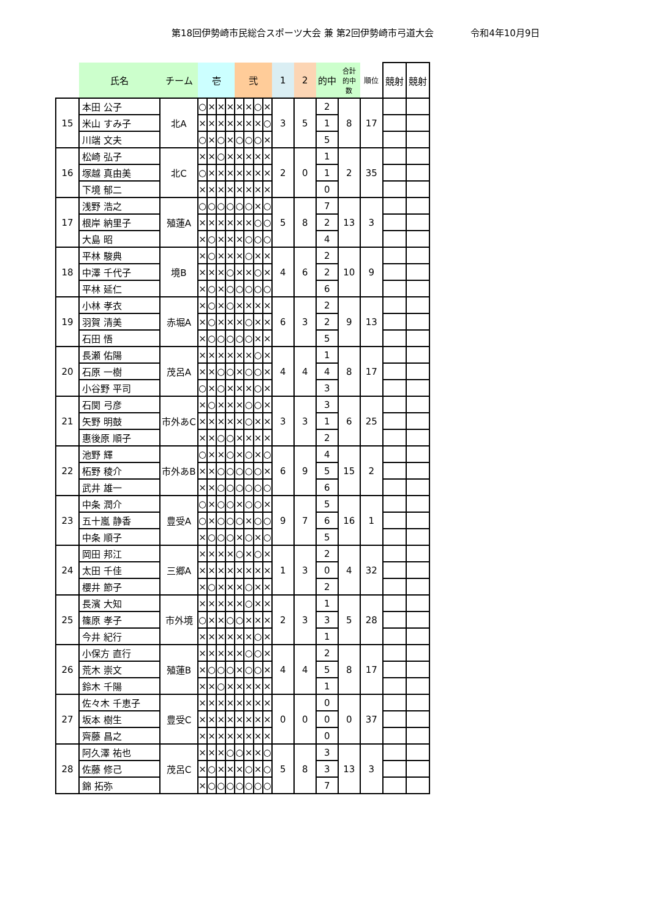第18回伊勢崎市民総合スポーツ大会 兼 第2回伊勢崎市弓道大会 令和4年10月9日
| | 氏名 | チーム | 壱 | | | | 弐 | | | | 1 | 2 | 的中 | 合計 的中 数 | 順位 | 競射 | 競射 |
| --- | --- | --- | --- | --- | --- | --- | --- | --- | --- | --- | --- | --- | --- | --- | --- | --- | --- |
| 15 | 本田 公子 | 北A | ○ | × | × | × | × | × | ○ | × | 3 | 5 | 2 | 8 | 17 | | |
| | 米山 すみ子 | | × | × | × | × | × | × | × | ○ | | | 1 | | | | |
| | 川端 文夫 | | ○ | × | ○ | × | ○ | ○ | ○ | × | | | 5 | | | | |
| 16 | 松崎 弘子 | 北C | × | × | ○ | × | × | × | × | × | 2 | 0 | 1 | 2 | 35 | | |
| | 塚越 真由美 | | ○ | × | × | × | × | × | × | × | | | 1 | | | | |
| | 下境 郁二 | | × | × | × | × | × | × | × | × | | | 0 | | | | |
| 17 | 浅野 浩之 | 殖蓮A | ○ | ○ | ○ | ○ | ○ | ○ | × | ○ | 5 | 8 | 7 | 13 | 3 | | |
| | 根岸 納里子 | | × | × | × | × | × | × | ○ | ○ | | | 2 | | | | |
| | 大島 昭 | | × | ○ | × | × | × | ○ | ○ | ○ | | | 4 | | | | |
| 18 | 平林 駿典 | 境B | × | ○ | × | × | × | ○ | × | × | 4 | 6 | 2 | 10 | 9 | | |
| | 中澤 千代子 | | × | × | × | ○ | × | × | ○ | × | | | 2 | | | | |
| | 平林 延仁 | | × | ○ | × | ○ | ○ | ○ | ○ | ○ | | | 6 | | | | |
| 19 | 小林 孝衣 | 赤堀A | × | ○ | × | ○ | × | × | × | × | 6 | 3 | 2 | 9 | 13 | | |
| | 羽賀 清美 | | × | ○ | × | × | × | ○ | × | × | | | 2 | | | | |
| | 石田 悟 | | × | ○ | ○ | ○ | ○ | ○ | × | × | | | 5 | | | | |
| 20 | 長瀬 佑陽 | 茂呂A | × | × | × | × | × | × | ○ | × | 4 | 4 | 1 | 8 | 17 | | |
| | 石原 一樹 | | × | × | ○ | ○ | × | ○ | ○ | × | | | 4 | | | | |
| | 小谷野 平司 | | ○ | × | ○ | × | × | × | ○ | × | | | 3 | | | | |
| 21 | 石関 弓彦 | 市外あC | × | ○ | × | × | × | ○ | ○ | × | 3 | 3 | 3 | 6 | 25 | | |
| | 矢野 明鼓 | | × | × | × | × | × | ○ | × | × | | | 1 | | | | |
| | 惠後原 順子 | | × | × | ○ | ○ | × | × | × | × | | | 2 | | | | |
| 22 | 池野 輝 | 市外あB | ○ | × | × | ○ | × | ○ | × | ○ | 6 | 9 | 4 | 15 | 2 | | |
| | 柘野 稜介 | | × | × | ○ | ○ | ○ | ○ | ○ | × | | | 5 | | | | |
| | 武井 雄一 | | × | × | ○ | ○ | ○ | ○ | ○ | ○ | | | 6 | | | | |
| 23 | 中条 潤介 | 豊受A | ○ | × | ○ | ○ | × | ○ | ○ | × | 9 | 7 | 5 | 16 | 1 | | |
| | 五十嵐 静香 | | ○ | × | ○ | ○ | ○ | × | ○ | ○ | | | 6 | | | | |
| | 中条 順子 | | × | ○ | ○ | ○ | × | ○ | × | ○ | | | 5 | | | | |
| 24 | 岡田 邦江 | 三郷A | × | × | × | × | ○ | × | ○ | × | 1 | 3 | 2 | 4 | 32 | | |
| | 太田 千佳 | | × | × | × | × | × | × | × | × | | | 0 | | | | |
| | 櫻井 節子 | | × | ○ | × | × | × | ○ | × | × | | | 2 | | | | |
| 25 | 長濱 大知 | 市外境 | × | × | × | × | × | ○ | × | × | 2 | 3 | 1 | 5 | 28 | | |
| | 篠原 孝子 | | ○ | × | × | ○ | ○ | × | × | × | | | 3 | | | | |
| | 今井 紀行 | | × | × | × | × | × | × | ○ | × | | | 1 | | | | |
| 26 | 小保方 直行 | 殖蓮B | × | × | × | × | × | ○ | ○ | × | 4 | 4 | 2 | 8 | 17 | | |
| | 荒木 崇文 | | × | ○ | ○ | ○ | × | ○ | ○ | × | | | 5 | | | | |
| | 鈴木 千陽 | | × | × | ○ | × | × | × | × | × | | | 1 | | | | |
| 27 | 佐々木 千恵子 | 豊受C | × | × | × | × | × | × | × | × | 0 | 0 | 0 | 0 | 37 | | |
| | 坂本 樹生 | | × | × | × | × | × | × | × | × | | | 0 | | | | |
| | 齊藤 昌之 | | × | × | × | × | × | × | × | × | | | 0 | | | | |
| 28 | 阿久澤 祐也 | 茂呂C | × | × | × | ○ | ○ | × | × | ○ | 5 | 8 | 3 | 13 | 3 | | |
| | 佐藤 修己 | | × | ○ | × | × | × | ○ | × | ○ | | | 3 | | | | |
| | 錦 拓弥 | | × | ○ | ○ | ○ | ○ | ○ | ○ | ○ | | | 7 | | | | |